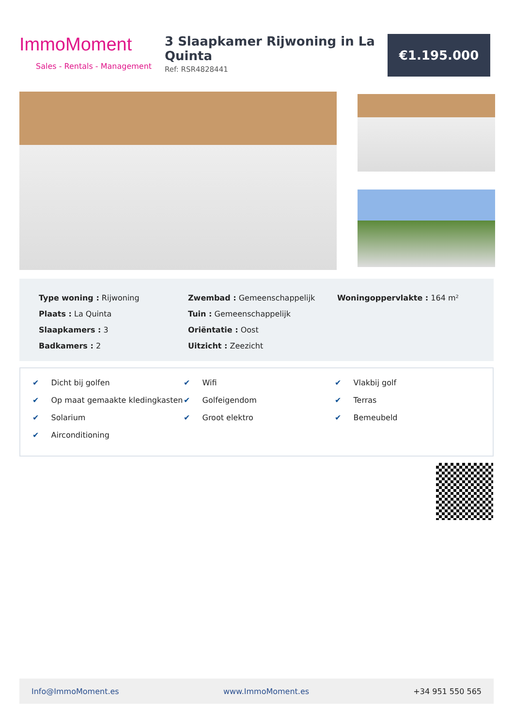ImmoMoment
Sales - Rentals - Management
3 Slaapkamer Rijwoning in La Quinta
Ref: RSR4828441
€1.195.000
Type woning : Rijwoning
Plaats : La Quinta
Slaapkamers : 3
Badkamers : 2
Zwembad : Gemeenschappelijk
Tuin : Gemeenschappelijk
Oriëntatie : Oost
Uitzicht : Zeezicht
Woningoppervlakte : 164 m²
✔ Dicht bij golfen
✔ Op maat gemaakte kledingkasten
✔ Solarium
✔ Airconditioning
✔ Wifi
✔ Golfeigendom
✔ Groot elektro
✔ Vlakbij golf
✔ Terras
✔ Bemeubeld
Info@ImmoMoment.es www.ImmoMoment.es +34 951 550 565